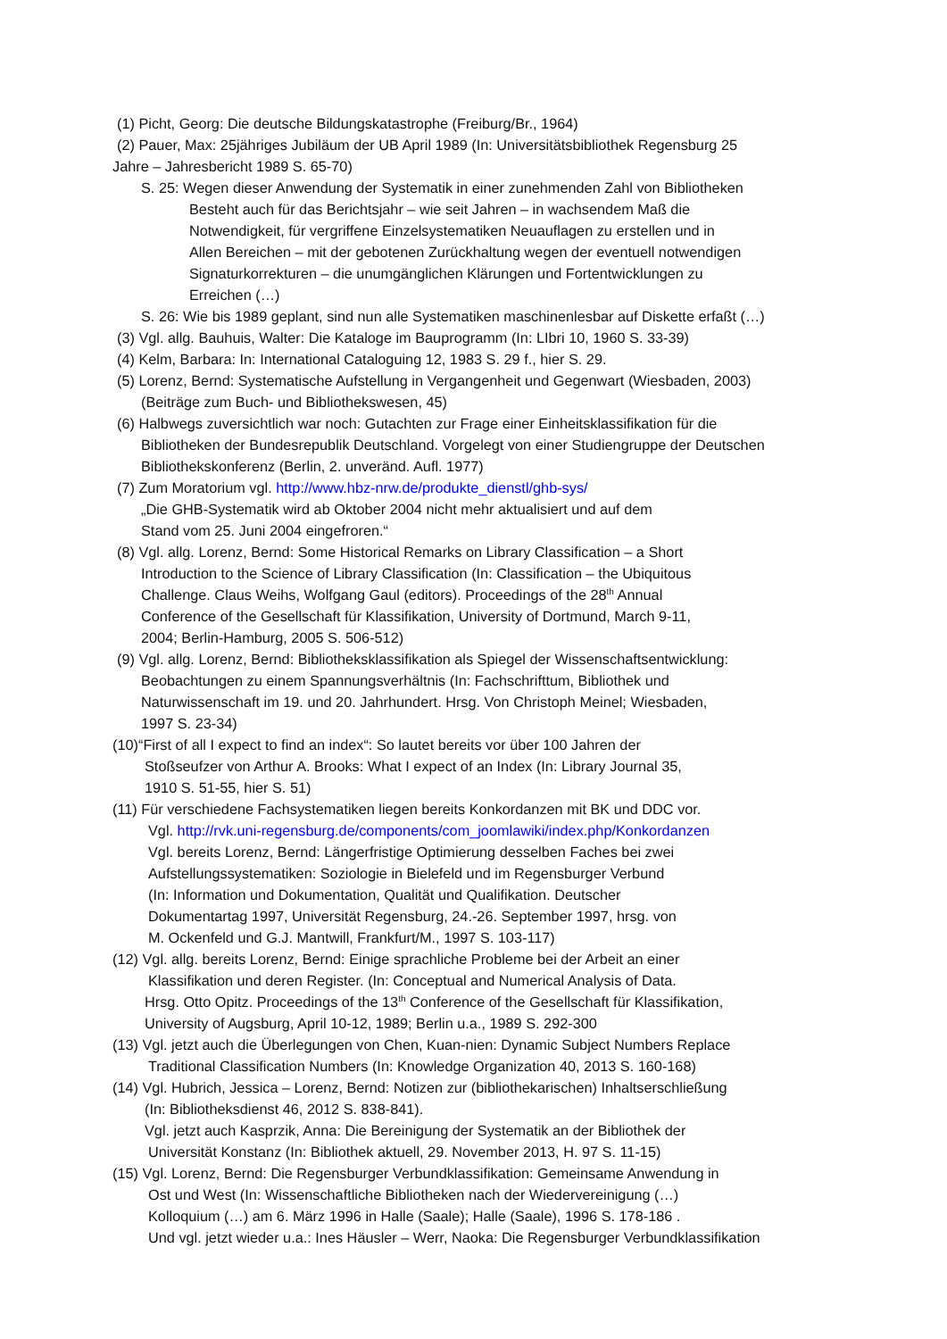(1) Picht, Georg: Die deutsche Bildungskatastrophe (Freiburg/Br., 1964)
(2) Pauer, Max: 25jähriges Jubiläum der UB April 1989 (In: Universitätsbibliothek Regensburg 25
Jahre – Jahresbericht 1989 S. 65-70)
S. 25: Wegen dieser Anwendung der Systematik in einer zunehmenden Zahl von Bibliotheken
Besteht auch für das Berichtsjahr – wie seit Jahren – in wachsendem Maß die
Notwendigkeit, für vergriffene Einzelsystematiken Neuauflagen zu erstellen und in
Allen Bereichen – mit der gebotenen Zurückhaltung wegen der eventuell notwendigen
Signaturkorrekturen – die unumgänglichen Klärungen und Fortentwicklungen zu
Erreichen (…)
S. 26: Wie bis 1989 geplant, sind nun alle Systematiken maschinenlesbar auf Diskette erfaßt (…)
(3) Vgl. allg. Bauhuis, Walter: Die Kataloge im Bauprogramm (In: LIbri 10, 1960 S. 33-39)
(4) Kelm, Barbara: In: International Cataloguing 12, 1983 S. 29 f., hier S. 29.
(5) Lorenz, Bernd: Systematische Aufstellung in Vergangenheit und Gegenwart (Wiesbaden, 2003)
(Beiträge zum Buch- und Bibliothekswesen, 45)
(6) Halbwegs zuversichtlich war noch: Gutachten zur Frage einer Einheitsklassifikation für die
Bibliotheken der Bundesrepublik Deutschland. Vorgelegt von einer Studiengruppe der Deutschen
Bibliothekskonferenz (Berlin, 2. unveränd. Aufl. 1977)
(7) Zum Moratorium vgl. http://www.hbz-nrw.de/produkte_dienstl/ghb-sys/
„Die GHB-Systematik wird ab Oktober 2004 nicht mehr aktualisiert und auf dem
Stand vom 25. Juni 2004 eingefroren.“
(8) Vgl. allg. Lorenz, Bernd: Some Historical Remarks on Library Classification – a Short
Introduction to the Science of Library Classification (In: Classification – the Ubiquitous
Challenge. Claus Weihs, Wolfgang Gaul (editors). Proceedings of the 28<sup>th</sup> Annual
Conference of the Gesellschaft für Klassifikation, University of Dortmund, March 9-11,
2004; Berlin-Hamburg, 2005 S. 506-512)
(9) Vgl. allg. Lorenz, Bernd: Bibliotheksklassifikation als Spiegel der Wissenschaftsentwicklung:
Beobachtungen zu einem Spannungsverhältnis (In: Fachschrifttum, Bibliothek und
Naturwissenschaft im 19. und 20. Jahrhundert. Hrsg. Von Christoph Meinel; Wiesbaden,
1997 S. 23-34)
(10)“First of all I expect to find an index“: So lautet bereits vor über 100 Jahren der
Stoßseufzer von Arthur A. Brooks: What I expect of an Index (In: Library Journal 35,
1910 S. 51-55, hier S. 51)
(11) Für verschiedene Fachsystematiken liegen bereits Konkordanzen mit BK und DDC vor.
Vgl. http://rvk.uni-regensburg.de/components/com_joomlawiki/index.php/Konkordanzen
Vgl. bereits Lorenz, Bernd: Längerfristige Optimierung desselben Faches bei zwei
Aufstellungssystematiken: Soziologie in Bielefeld und im Regensburger Verbund
(In: Information und Dokumentation, Qualität und Qualifikation. Deutscher
Dokumentartag 1997, Universität Regensburg, 24.-26. September 1997, hrsg. von
M. Ockenfeld und G.J. Mantwill, Frankfurt/M., 1997 S. 103-117)
(12) Vgl. allg. bereits Lorenz, Bernd: Einige sprachliche Probleme bei der Arbeit an einer
Klassifikation und deren Register. (In: Conceptual and Numerical Analysis of Data.
Hrsg. Otto Opitz. Proceedings of the 13<sup>th</sup> Conference of the Gesellschaft für Klassifikation,
University of Augsburg, April 10-12, 1989; Berlin u.a., 1989 S. 292-300
(13) Vgl. jetzt auch die Überlegungen von Chen, Kuan-nien: Dynamic Subject Numbers Replace
Traditional Classification Numbers (In: Knowledge Organization 40, 2013 S. 160-168)
(14) Vgl. Hubrich, Jessica – Lorenz, Bernd: Notizen zur (bibliothekarischen) Inhaltserschließung
(In: Bibliotheksdienst 46, 2012 S. 838-841).
Vgl. jetzt auch Kasprzik, Anna: Die Bereinigung der Systematik an der Bibliothek der
Universität Konstanz (In: Bibliothek aktuell, 29. November 2013, H. 97 S. 11-15)
(15) Vgl. Lorenz, Bernd: Die Regensburger Verbundklassifikation: Gemeinsame Anwendung in
Ost und West (In: Wissenschaftliche Bibliotheken nach der Wiedervereinigung (…)
Kolloquium (…) am 6. März 1996 in Halle (Saale); Halle (Saale), 1996 S. 178-186 .
Und vgl. jetzt wieder u.a.: Ines Häusler – Werr, Naoka: Die Regensburger Verbundklassifikation